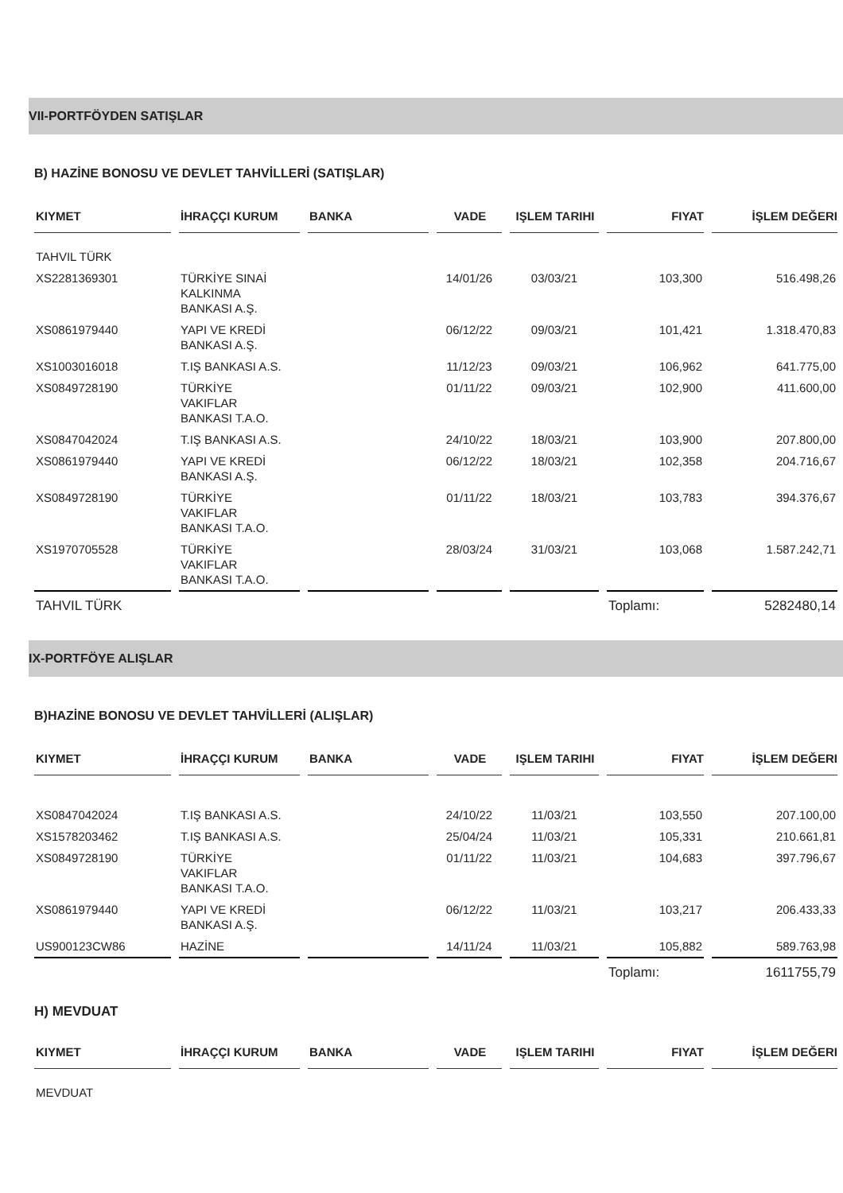VII-PORTFÖYDEN SATIŞLAR
B) HAZİNE BONOSU VE DEVLET TAHVİLLERİ (SATIŞLAR)
| KIYMET | İHRAÇÇI KURUM | BANKA | VADE | IŞLEM TARIHI | FIYAT | İŞLEM DEĞERI |
| --- | --- | --- | --- | --- | --- | --- |
| TAHVIL TÜRK | | | | | | |
| XS2281369301 | TÜRKİYE SINAİ KALKINMA BANKASI A.Ş. | | 14/01/26 | 03/03/21 | 103,300 | 516.498,26 |
| XS0861979440 | YAPI VE KREDİ BANKASI A.Ş. | | 06/12/22 | 09/03/21 | 101,421 | 1.318.470,83 |
| XS1003016018 | T.IŞ BANKASI A.S. | | 11/12/23 | 09/03/21 | 106,962 | 641.775,00 |
| XS0849728190 | TÜRKİYE VAKIFLAR BANKASI T.A.O. | | 01/11/22 | 09/03/21 | 102,900 | 411.600,00 |
| XS0847042024 | T.IŞ BANKASI A.S. | | 24/10/22 | 18/03/21 | 103,900 | 207.800,00 |
| XS0861979440 | YAPI VE KREDİ BANKASI A.Ş. | | 06/12/22 | 18/03/21 | 102,358 | 204.716,67 |
| XS0849728190 | TÜRKİYE VAKIFLAR BANKASI T.A.O. | | 01/11/22 | 18/03/21 | 103,783 | 394.376,67 |
| XS1970705528 | TÜRKİYE VAKIFLAR BANKASI T.A.O. | | 28/03/24 | 31/03/21 | 103,068 | 1.587.242,71 |
| TAHVIL TÜRK | | | | | Toplamı: | 5282480,14 |
IX-PORTFÖYE ALIŞLAR
B)HAZİNE BONOSU VE DEVLET TAHVİLLERİ (ALIŞLAR)
| KIYMET | İHRAÇÇI KURUM | BANKA | VADE | IŞLEM TARIHI | FIYAT | İŞLEM DEĞERI |
| --- | --- | --- | --- | --- | --- | --- |
| XS0847042024 | T.IŞ BANKASI A.S. | | 24/10/22 | 11/03/21 | 103,550 | 207.100,00 |
| XS1578203462 | T.IŞ BANKASI A.S. | | 25/04/24 | 11/03/21 | 105,331 | 210.661,81 |
| XS0849728190 | TÜRKİYE VAKIFLAR BANKASI T.A.O. | | 01/11/22 | 11/03/21 | 104,683 | 397.796,67 |
| XS0861979440 | YAPI VE KREDİ BANKASI A.Ş. | | 06/12/22 | 11/03/21 | 103,217 | 206.433,33 |
| US900123CW86 | HAZİNE | | 14/11/24 | 11/03/21 | 105,882 | 589.763,98 |
| | | | | | Toplamı: | 1611755,79 |
H) MEVDUAT
| KIYMET | İHRAÇÇI KURUM | BANKA | VADE | IŞLEM TARIHI | FIYAT | İŞLEM DEĞERI |
| --- | --- | --- | --- | --- | --- | --- |
| MEVDUAT | | | | | | |